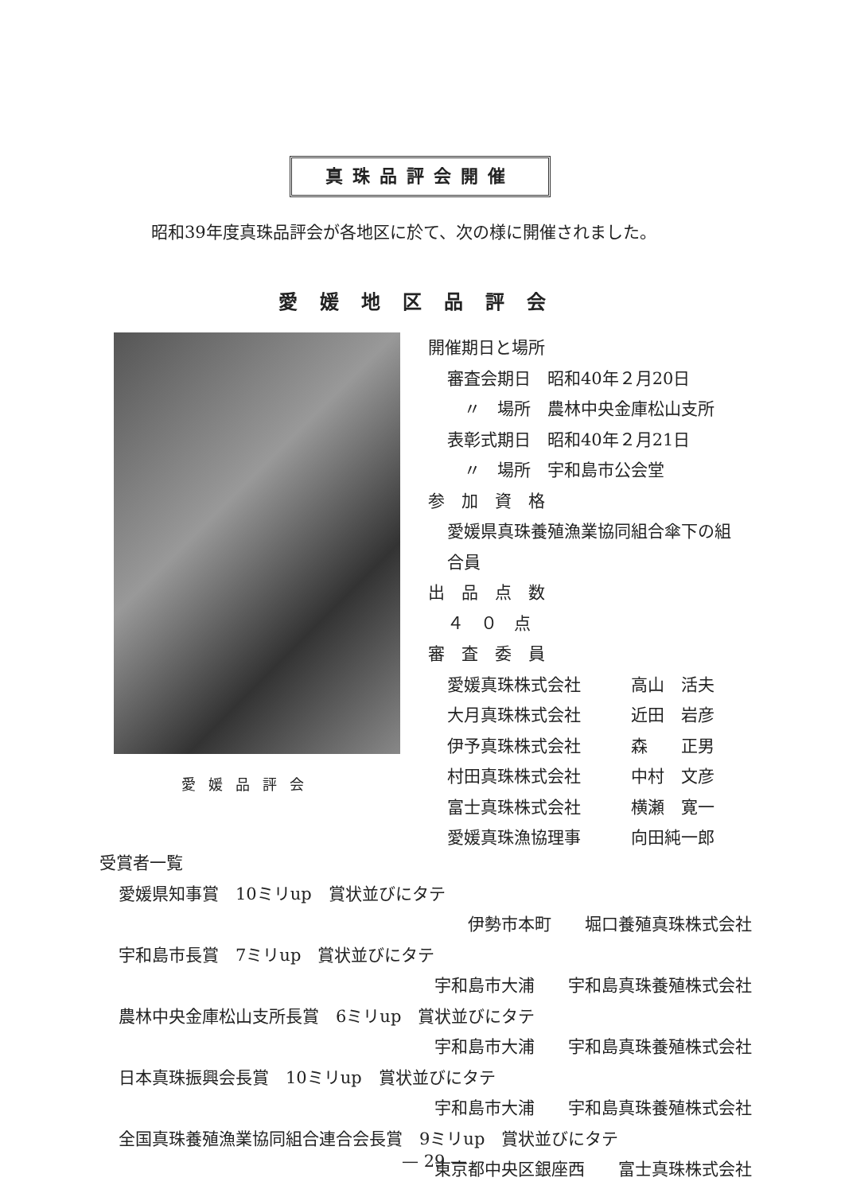真珠品評会開催
昭和39年度真珠品評会が各地区に於て、次の様に開催されました。
愛媛地区品評会
愛媛品評会
開催期日と場所
審査会期日　昭和40年２月20日
　〃　場所　農林中央金庫松山支所
表彰式期日　昭和40年２月21日
　〃　場所　宇和島市公会堂
参　加　資　格
愛媛県真珠養殖漁業協同組合傘下の組
合員
出　品　点　数
４　０　点
審　査　委　員
愛媛真珠株式会社　　　高山　活夫
大月真珠株式会社　　　近田　岩彦
伊予真珠株式会社　　　森　　正男
村田真珠株式会社　　　中村　文彦
富士真珠株式会社　　　横瀬　寛一
愛媛真珠漁協理事　　　向田純一郎
受賞者一覧
愛媛県知事賞　10ミリup　賞状並びにタテ
伊勢市本町　　堀口養殖真珠株式会社
宇和島市長賞　7ミリup　賞状並びにタテ
宇和島市大浦　　宇和島真珠養殖株式会社
農林中央金庫松山支所長賞　6ミリup　賞状並びにタテ
宇和島市大浦　　宇和島真珠養殖株式会社
日本真珠振興会長賞　10ミリup　賞状並びにタテ
宇和島市大浦　　宇和島真珠養殖株式会社
全国真珠養殖漁業協同組合連合会長賞　9ミリup　賞状並びにタテ
東京都中央区銀座西　　富士真珠株式会社
— 29 —